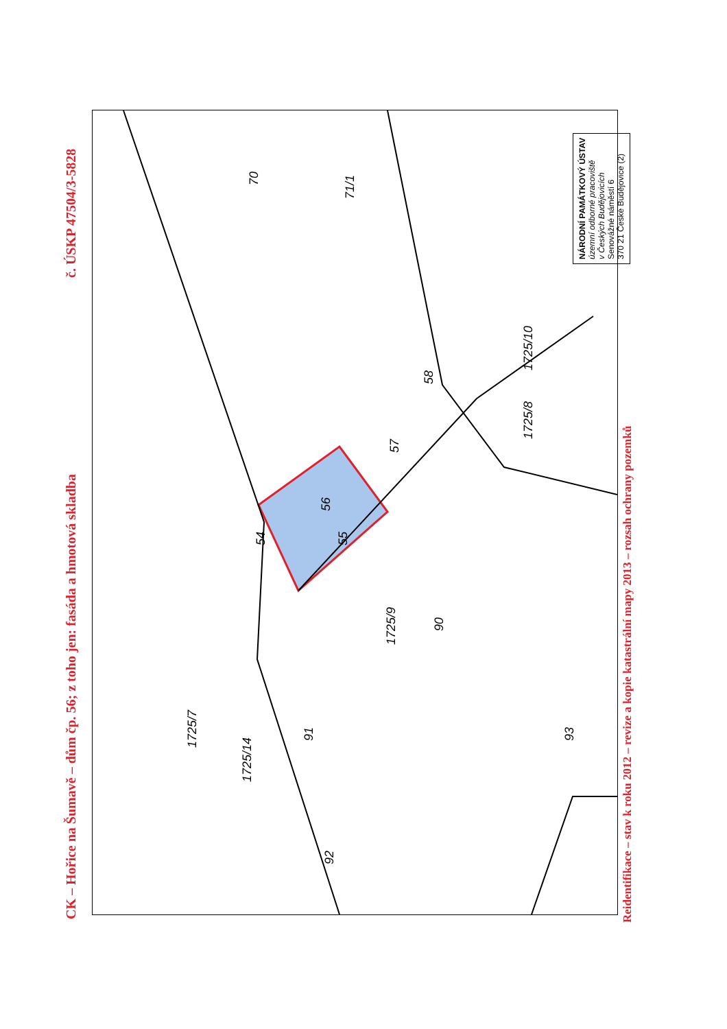CK – Hořice na Šumavě – dům čp. 56; z toho jen: fasáda a hmotová skladba
č. ÚSKP 47504/3-5828
54 55
56
57
58
70
71/1
1725/10
1725/8
1725/9
90
91
92
93
1725/7
1725/14
NÁRODNÍ PAMÁTKOVÝ ÚSTAV
územní odborné pracoviště
v Českých Budějovicích
Senovážné náměstí 6
370 21 České Budějovice (2)
Reidentifikace – stav k roku 2012 – revize a kopie katastrální mapy 2013 – rozsah ochrany pozemků